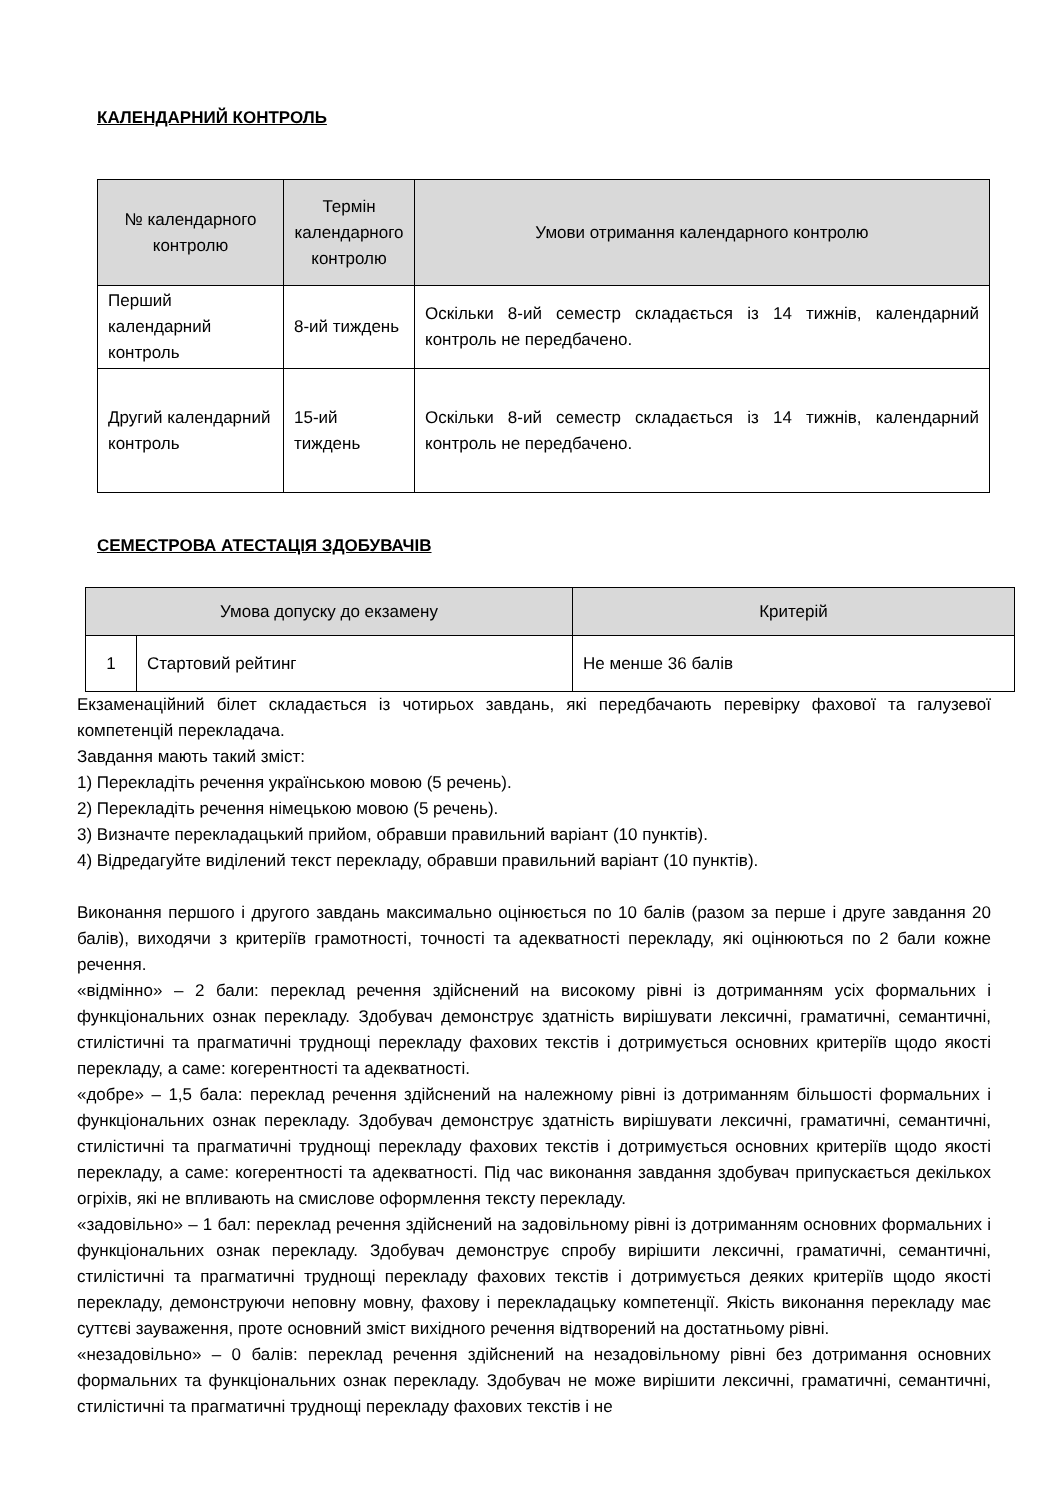КАЛЕНДАРНИЙ КОНТРОЛЬ
| № календарного контролю | Термін календарного контролю | Умови отримання календарного контролю |
| --- | --- | --- |
| Перший календарний контроль | 8-ий тиждень | Оскільки 8-ий семестр складається із 14 тижнів, календарний контроль не передбачено. |
| Другий календарний контроль | 15-ий тиждень | Оскільки 8-ий семестр складається із 14 тижнів, календарний контроль не передбачено. |
СЕМЕСТРОВА АТЕСТАЦІЯ ЗДОБУВАЧІВ
| Умова допуску до екзамену | | Критерій |
| --- | --- | --- |
| 1 | Стартовий рейтинг | Не менше 36 балів |
Екзаменаційний білет складається із чотирьох завдань, які передбачають перевірку фахової та галузевої компетенцій перекладача.
Завдання мають такий зміст:
1) Перекладіть речення українською мовою (5 речень).
2) Перекладіть речення німецькою мовою (5 речень).
3) Визначте перекладацький прийом, обравши правильний варіант (10 пунктів).
4) Відредагуйте виділений текст перекладу, обравши правильний варіант (10 пунктів).
Виконання першого і другого завдань максимально оцінюється по 10 балів (разом за перше і друге завдання 20 балів), виходячи з критеріїв грамотності, точності та адекватності перекладу, які оцінюються по 2 бали кожне речення.
«відмінно» – 2 бали: переклад речення здійснений на високому рівні із дотриманням усіх формальних і функціональних ознак перекладу. Здобувач демонструє здатність вирішувати лексичні, граматичні, семантичні, стилістичні та прагматичні труднощі перекладу фахових текстів і дотримується основних критеріїв щодо якості перекладу, а саме: когерентності та адекватності.
«добре» – 1,5 бала: переклад речення здійснений на належному рівні із дотриманням більшості формальних і функціональних ознак перекладу. Здобувач демонструє здатність вирішувати лексичні, граматичні, семантичні, стилістичні та прагматичні труднощі перекладу фахових текстів і дотримується основних критеріїв щодо якості перекладу, а саме: когерентності та адекватності. Під час виконання завдання здобувач припускається декількох огріхів, які не впливають на смислове оформлення тексту перекладу.
«задовільно» – 1 бал: переклад речення здійснений на задовільному рівні із дотриманням основних формальних і функціональних ознак перекладу. Здобувач демонструє спробу вирішити лексичні, граматичні, семантичні, стилістичні та прагматичні труднощі перекладу фахових текстів і дотримується деяких критеріїв щодо якості перекладу, демонструючи неповну мовну, фахову і перекладацьку компетенції. Якість виконання перекладу має суттєві зауваження, проте основний зміст вихідного речення відтворений на достатньому рівні.
«незадовільно» – 0 балів: переклад речення здійснений на незадовільному рівні без дотримання основних формальних та функціональних ознак перекладу. Здобувач не може вирішити лексичні, граматичні, семантичні, стилістичні та прагматичні труднощі перекладу фахових текстів і не